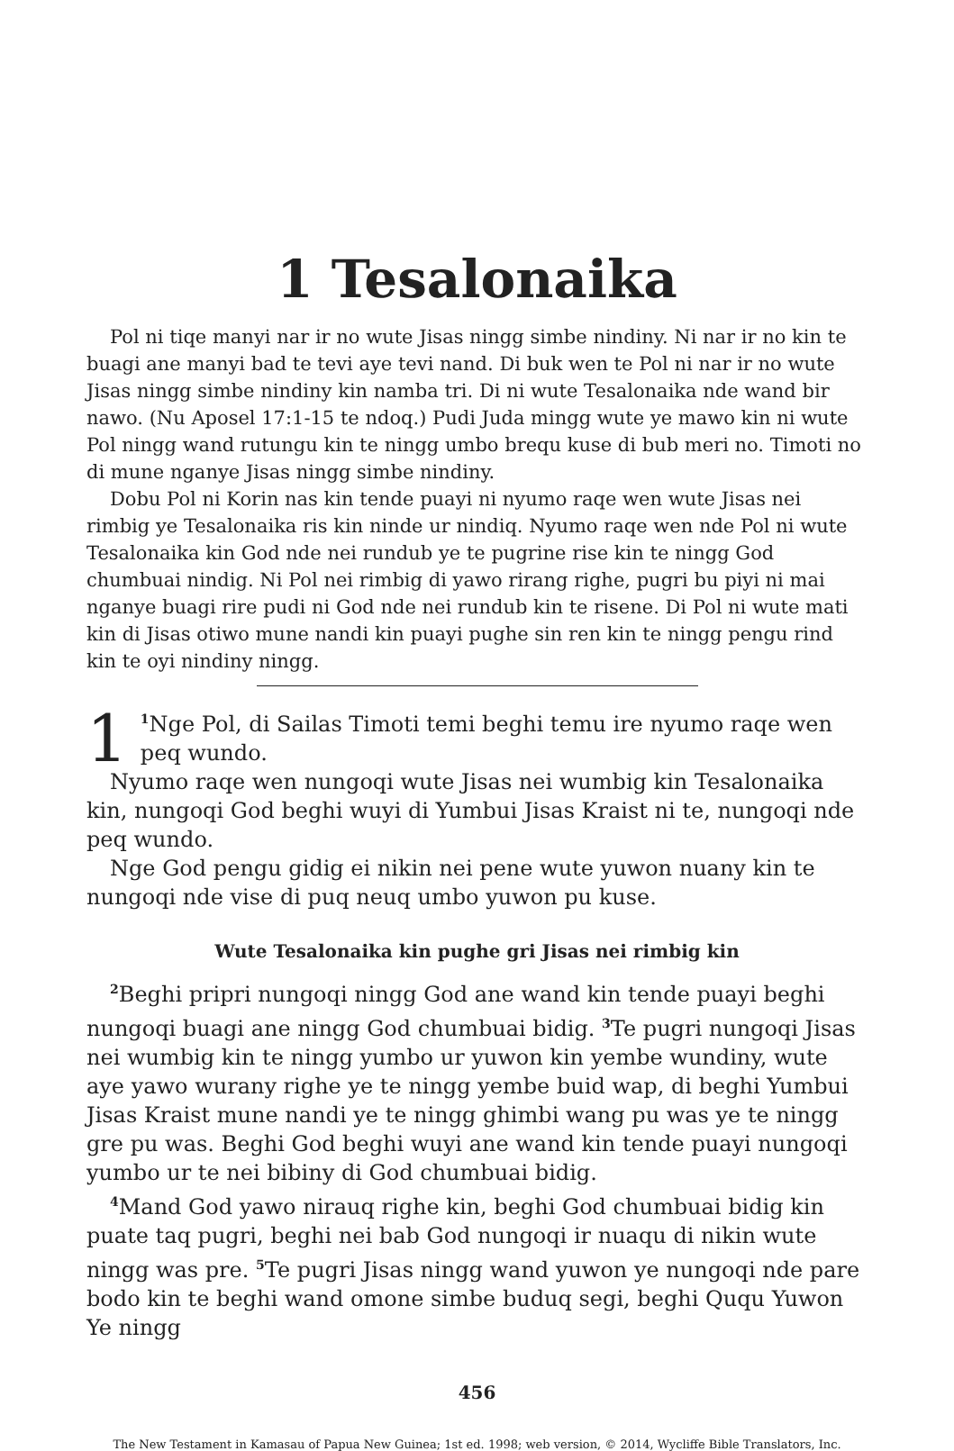1 Tesalonaika
Pol ni tiqe manyi nar ir no wute Jisas ningg simbe nindiny. Ni nar ir no kin te buagi ane manyi bad te tevi aye tevi nand. Di buk wen te Pol ni nar ir no wute Jisas ningg simbe nindiny kin namba tri. Di ni wute Tesalonaika nde wand bir nawo. (Nu Aposel 17:1-15 te ndoq.) Pudi Juda mingg wute ye mawo kin ni wute Pol ningg wand rutungu kin te ningg umbo brequ kuse di bub meri no. Timoti no di mune nganye Jisas ningg simbe nindiny.
Dobu Pol ni Korin nas kin tende puayi ni nyumo raqe wen wute Jisas nei rimbig ye Tesalonaika ris kin ninde ur nindiq. Nyumo raqe wen nde Pol ni wute Tesalonaika kin God nde nei rundub ye te pugrine rise kin te ningg God chumbuai nindig. Ni Pol nei rimbig di yawo rirang righe, pugri bu piyi ni mai nganye buagi rire pudi ni God nde nei rundub kin te risene. Di Pol ni wute mati kin di Jisas otiwo mune nandi kin puayi pughe sin ren kin te ningg pengu rind kin te oyi nindiny ningg.
1<sup>1</sup>Nge Pol, di Sailas Timoti temi beghi temu ire nyumo raqe wen peq wundo.
Nyumo raqe wen nungoqi wute Jisas nei wumbig kin Tesalonaika kin, nungoqi God beghi wuyi di Yumbui Jisas Kraist ni te, nungoqi nde peq wundo.
Nge God pengu gidig ei nikin nei pene wute yuwon nuany kin te nungoqi nde vise di puq neuq umbo yuwon pu kuse.
Wute Tesalonaika kin pughe gri Jisas nei rimbig kin
<sup>2</sup> Beghi pripri nungoqi ningg God ane wand kin tende puayi beghi nungoqi buagi ane ningg God chumbuai bidig. <sup>3</sup>Te pugri nungoqi Jisas nei wumbig kin te ningg yumbo ur yuwon kin yembe wundiny, wute aye yawo wurany righe ye te ningg yembe buid wap, di beghi Yumbui Jisas Kraist mune nandi ye te ningg ghimbi wang pu was ye te ningg gre pu was. Beghi God beghi wuyi ane wand kin tende puayi nungoqi yumbo ur te nei bibiny di God chumbuai bidig.
<sup>4</sup> Mand God yawo nirauq righe kin, beghi God chumbuai bidig kin puate taq pugri, beghi nei bab God nungoqi ir nuaqu di nikin wute ningg was pre. <sup>5</sup>Te pugri Jisas ningg wand yuwon ye nungoqi nde pare bodo kin te beghi wand omone simbe buduq segi, beghi Ququ Yuwon Ye ningg
456
The New Testament in Kamasau of Papua New Guinea; 1st ed. 1998; web version, © 2014, Wycliffe Bible Translators, Inc.